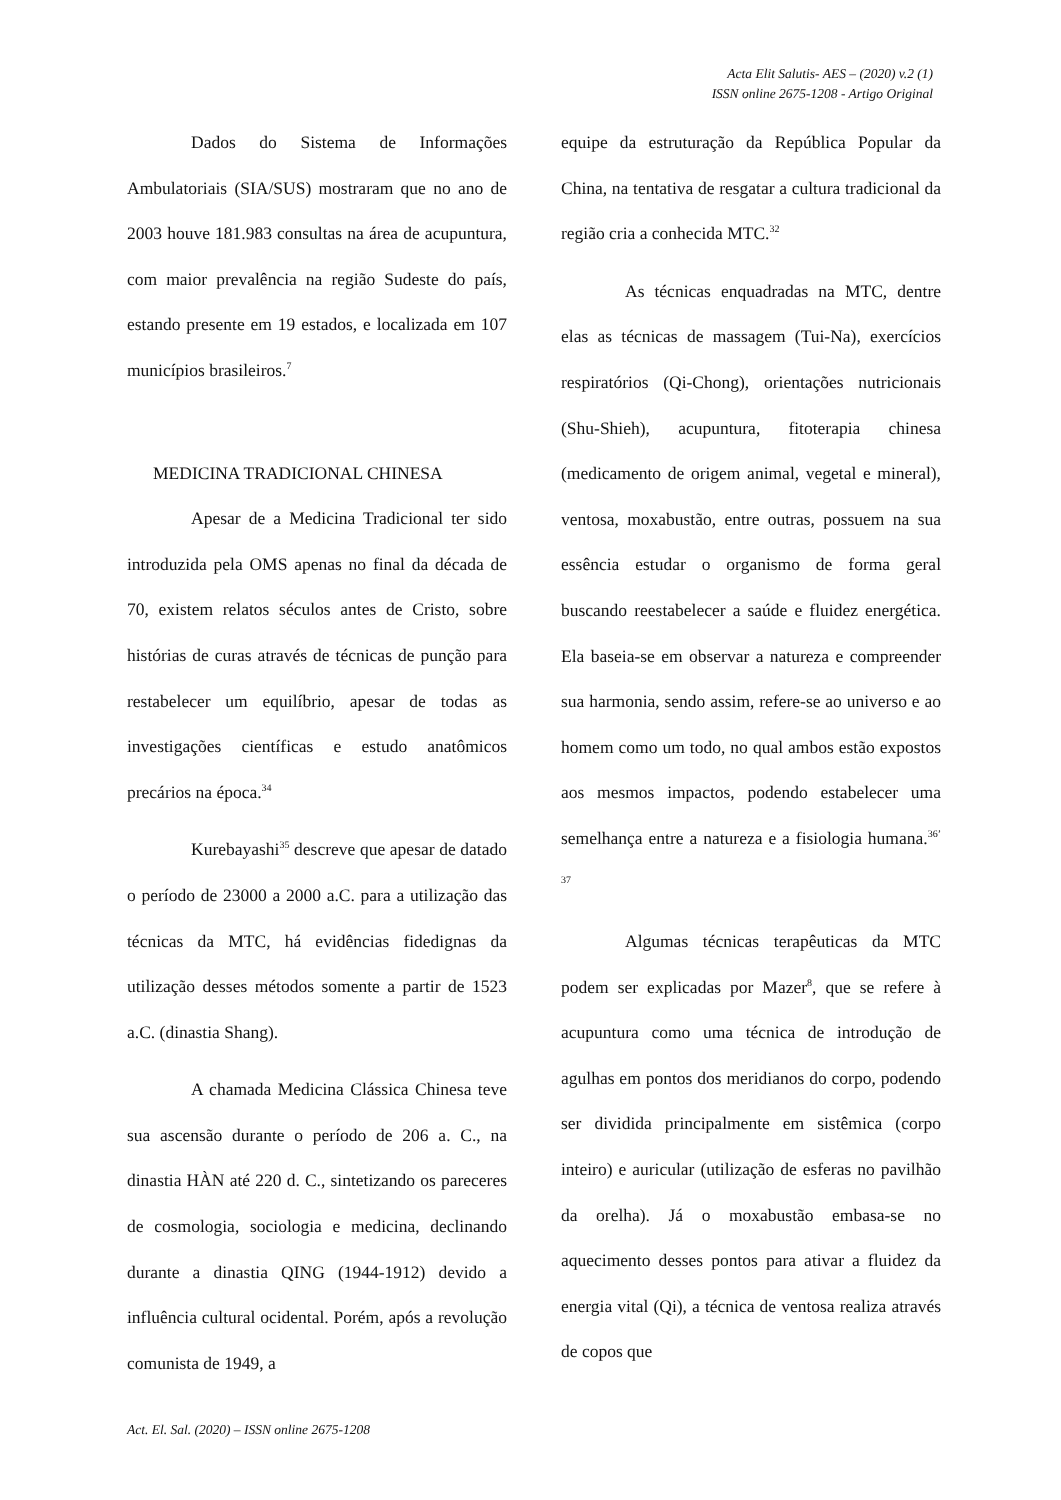Acta Elit Salutis- AES – (2020) v.2 (1)
ISSN online 2675-1208 - Artigo Original
Dados do Sistema de Informações Ambulatoriais (SIA/SUS) mostraram que no ano de 2003 houve 181.983 consultas na área de acupuntura, com maior prevalência na região Sudeste do país, estando presente em 19 estados, e localizada em 107 municípios brasileiros.<sup>7</sup>
MEDICINA TRADICIONAL CHINESA
Apesar de a Medicina Tradicional ter sido introduzida pela OMS apenas no final da década de 70, existem relatos séculos antes de Cristo, sobre histórias de curas através de técnicas de punção para restabelecer um equilíbrio, apesar de todas as investigações científicas e estudo anatômicos precários na época.<sup>34</sup>
Kurebayashi<sup>35</sup> descreve que apesar de datado o período de 23000 a 2000 a.C. para a utilização das técnicas da MTC, há evidências fidedignas da utilização desses métodos somente a partir de 1523 a.C. (dinastia Shang).
A chamada Medicina Clássica Chinesa teve sua ascensão durante o período de 206 a. C., na dinastia HÀN até 220 d. C., sintetizando os pareceres de cosmologia, sociologia e medicina, declinando durante a dinastia QING (1944-1912) devido a influência cultural ocidental. Porém, após a revolução comunista de 1949, a
equipe da estruturação da República Popular da China, na tentativa de resgatar a cultura tradicional da região cria a conhecida MTC.<sup>32</sup>
As técnicas enquadradas na MTC, dentre elas as técnicas de massagem (Tui-Na), exercícios respiratórios (Qi-Chong), orientações nutricionais (Shu-Shieh), acupuntura, fitoterapia chinesa (medicamento de origem animal, vegetal e mineral), ventosa, moxabustão, entre outras, possuem na sua essência estudar o organismo de forma geral buscando reestabelecer a saúde e fluidez energética. Ela baseia-se em observar a natureza e compreender sua harmonia, sendo assim, refere-se ao universo e ao homem como um todo, no qual ambos estão expostos aos mesmos impactos, podendo estabelecer uma semelhança entre a natureza e a fisiologia humana.<sup>36’ 37</sup>
Algumas técnicas terapêuticas da MTC podem ser explicadas por Mazer<sup>8</sup>, que se refere à acupuntura como uma técnica de introdução de agulhas em pontos dos meridianos do corpo, podendo ser dividida principalmente em sistêmica (corpo inteiro) e auricular (utilização de esferas no pavilhão da orelha). Já o moxabustão embasa-se no aquecimento desses pontos para ativar a fluidez da energia vital (Qi), a técnica de ventosa realiza através de copos que
Act. El. Sal. (2020) – ISSN online 2675-1208